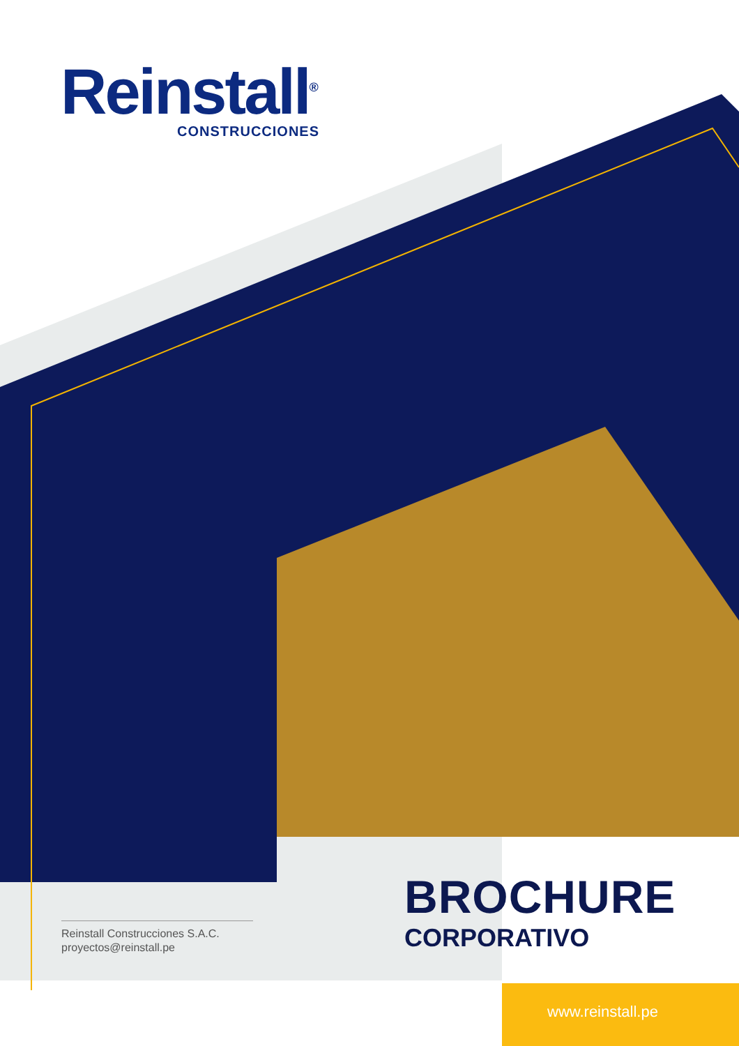Reinstall<sup>®</sup>
CONSTRUCCIONES
Reinstall Construcciones S.A.C.
proyectos@reinstall.pe
BROCHURE
CORPORATIVO
www.reinstall.pe